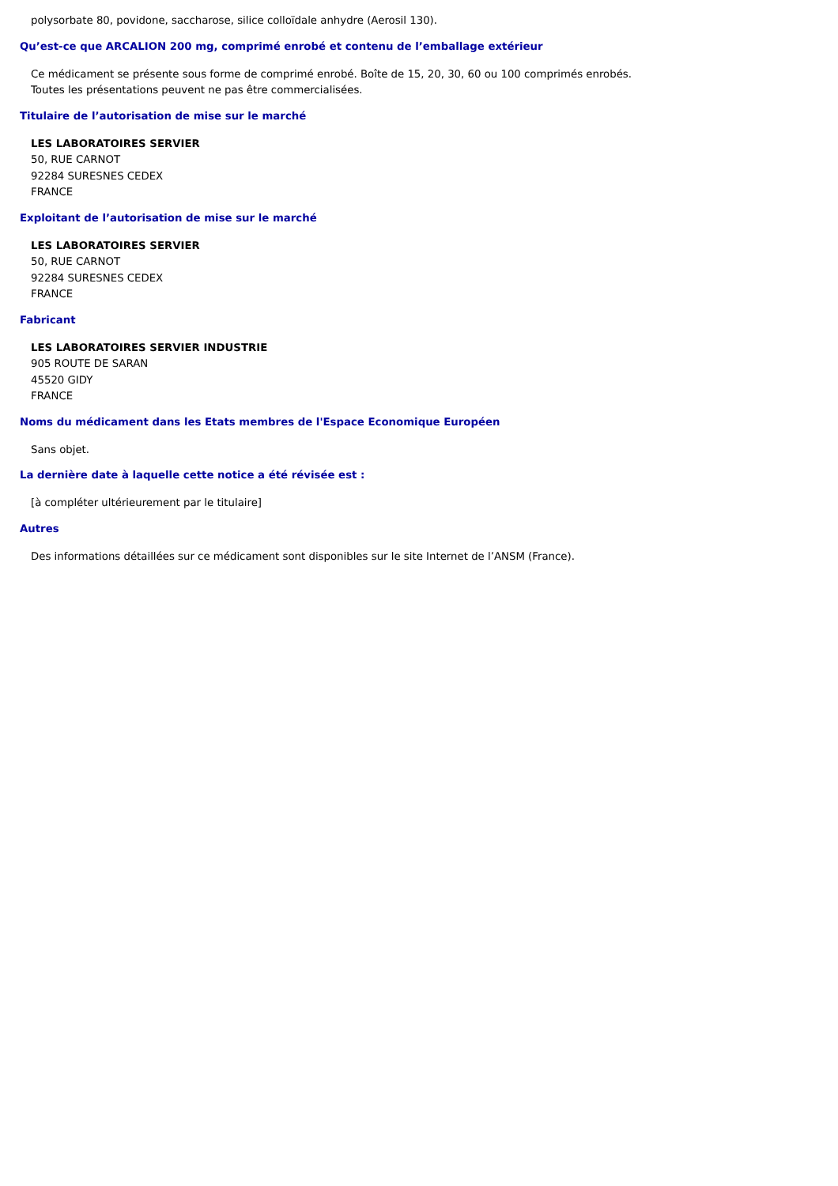polysorbate 80, povidone, saccharose, silice colloïdale anhydre (Aerosil 130).
Qu’est-ce que ARCALION 200 mg, comprimé enrobé et contenu de l’emballage extérieur
Ce médicament se présente sous forme de comprimé enrobé. Boîte de 15, 20, 30, 60 ou 100 comprimés enrobés.
Toutes les présentations peuvent ne pas être commercialisées.
Titulaire de l’autorisation de mise sur le marché
LES LABORATOIRES SERVIER
50, RUE CARNOT
92284 SURESNES CEDEX
FRANCE
Exploitant de l’autorisation de mise sur le marché
LES LABORATOIRES SERVIER
50, RUE CARNOT
92284 SURESNES CEDEX
FRANCE
Fabricant
LES LABORATOIRES SERVIER INDUSTRIE
905 ROUTE DE SARAN
45520 GIDY
FRANCE
Noms du médicament dans les Etats membres de l'Espace Economique Européen
Sans objet.
La dernière date à laquelle cette notice a été révisée est :
[à compléter ultérieurement par le titulaire]
Autres
Des informations détaillées sur ce médicament sont disponibles sur le site Internet de l’ANSM (France).